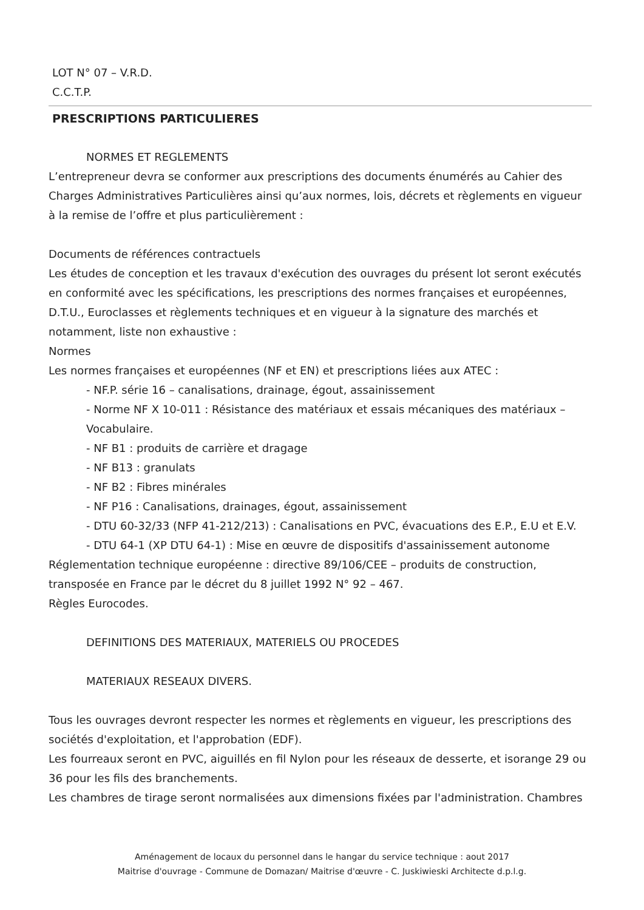LOT N° 07 – V.R.D.
C.C.T.P.
PRESCRIPTIONS PARTICULIERES
NORMES ET REGLEMENTS
L’entrepreneur devra se conformer aux prescriptions des documents énumérés au Cahier des Charges Administratives Particulières ainsi qu’aux normes, lois, décrets et règlements en vigueur à la remise de l’offre et plus particulièrement :
Documents de références contractuels
Les études de conception et les travaux d'exécution des ouvrages du présent lot seront exécutés en conformité avec les spécifications, les prescriptions des normes françaises et européennes, D.T.U., Euroclasses et règlements techniques et en vigueur à la signature des marchés et notamment, liste non exhaustive :
Normes
Les normes françaises et européennes (NF et EN) et prescriptions liées aux ATEC :
- NF.P. série 16 – canalisations, drainage, égout, assainissement
- Norme NF X 10-011 : Résistance des matériaux et essais mécaniques des matériaux – Vocabulaire.
- NF B1 : produits de carrière et dragage
- NF B13 : granulats
- NF B2 : Fibres minérales
- NF P16 : Canalisations, drainages, égout, assainissement
- DTU 60-32/33 (NFP 41-212/213) : Canalisations en PVC, évacuations des E.P., E.U et E.V.
- DTU 64-1 (XP DTU 64-1) : Mise en œuvre de dispositifs d'assainissement autonome
Réglementation technique européenne : directive 89/106/CEE – produits de construction, transposée en France par le décret du 8 juillet 1992 N° 92 – 467.
Règles Eurocodes.
DEFINITIONS DES MATERIAUX, MATERIELS OU PROCEDES
MATERIAUX RESEAUX DIVERS.
Tous les ouvrages devront respecter les normes et règlements en vigueur, les prescriptions des sociétés d'exploitation, et l'approbation (EDF).
Les fourreaux seront en PVC, aiguillés en fil Nylon pour les réseaux de desserte, et isorange 29 ou 36 pour les fils des branchements.
Les chambres de tirage seront normalisées aux dimensions fixées par l'administration. Chambres
Aménagement de locaux du personnel dans le hangar du service technique : aout 2017
Maitrise d'ouvrage - Commune de Domazan/ Maitrise d'œuvre - C. Juskiwieski Architecte d.p.l.g.